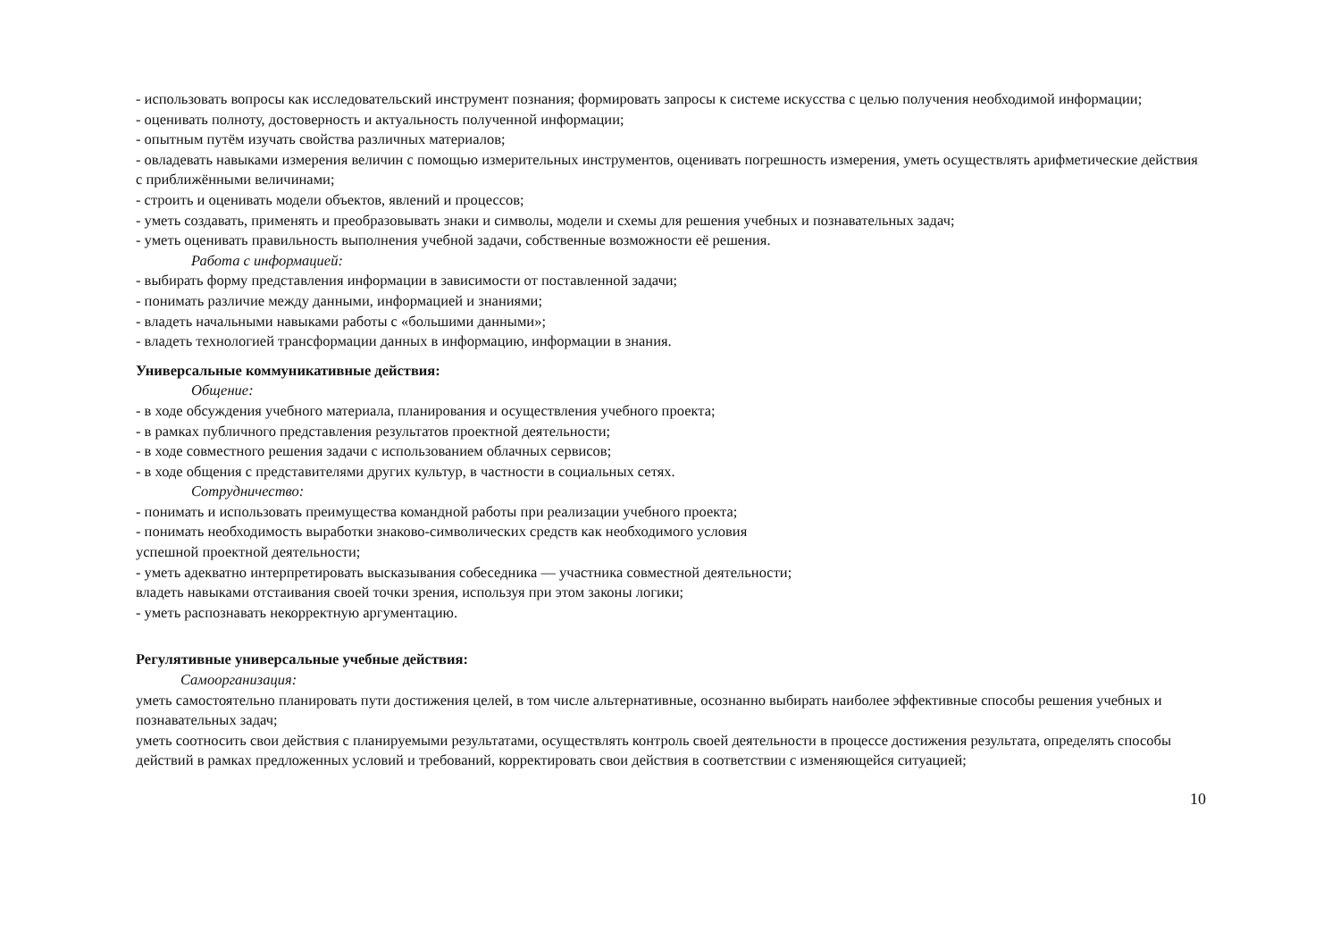- использовать вопросы как исследовательский инструмент познания; формировать запросы к системе искусства с целью получения необходимой информации;
- оценивать полноту, достоверность и актуальность полученной информации;
- опытным путём изучать свойства различных материалов;
- овладевать навыками измерения величин с помощью измерительных инструментов, оценивать погрешность измерения, уметь осуществлять арифметические действия с приближёнными величинами;
- строить и оценивать модели объектов, явлений и процессов;
- уметь создавать, применять и преобразовывать знаки и символы, модели и схемы для решения учебных и познавательных задач;
- уметь оценивать правильность выполнения учебной задачи, собственные возможности её решения.
Работа с информацией:
- выбирать форму представления информации в зависимости от поставленной задачи;
- понимать различие между данными, информацией и знаниями;
- владеть начальными навыками работы с «большими данными»;
- владеть технологией трансформации данных в информацию, информации в знания.
Универсальные коммуникативные действия:
Общение:
- в ходе обсуждения учебного материала, планирования и осуществления учебного проекта;
- в рамках публичного представления результатов проектной деятельности;
- в ходе совместного решения задачи с использованием облачных сервисов;
- в ходе общения с представителями других культур, в частности в социальных сетях.
Сотрудничество:
- понимать и использовать преимущества командной работы при реализации учебного проекта;
- понимать необходимость выработки знаково-символических средств как необходимого условия
успешной проектной деятельности;
- уметь адекватно интерпретировать высказывания собеседника — участника совместной деятельности;
владеть навыками отстаивания своей точки зрения, используя при этом законы логики;
- уметь распознавать некорректную аргументацию.
Регулятивные универсальные учебные действия:
Самоорганизация:
уметь самостоятельно планировать пути достижения целей, в том числе альтернативные, осознанно выбирать наиболее эффективные способы решения учебных и познавательных задач;
уметь соотносить свои действия с планируемыми результатами, осуществлять контроль своей деятельности в процессе достижения результата, определять способы действий в рамках предложенных условий и требований, корректировать свои действия в соответствии с изменяющейся ситуацией;
10